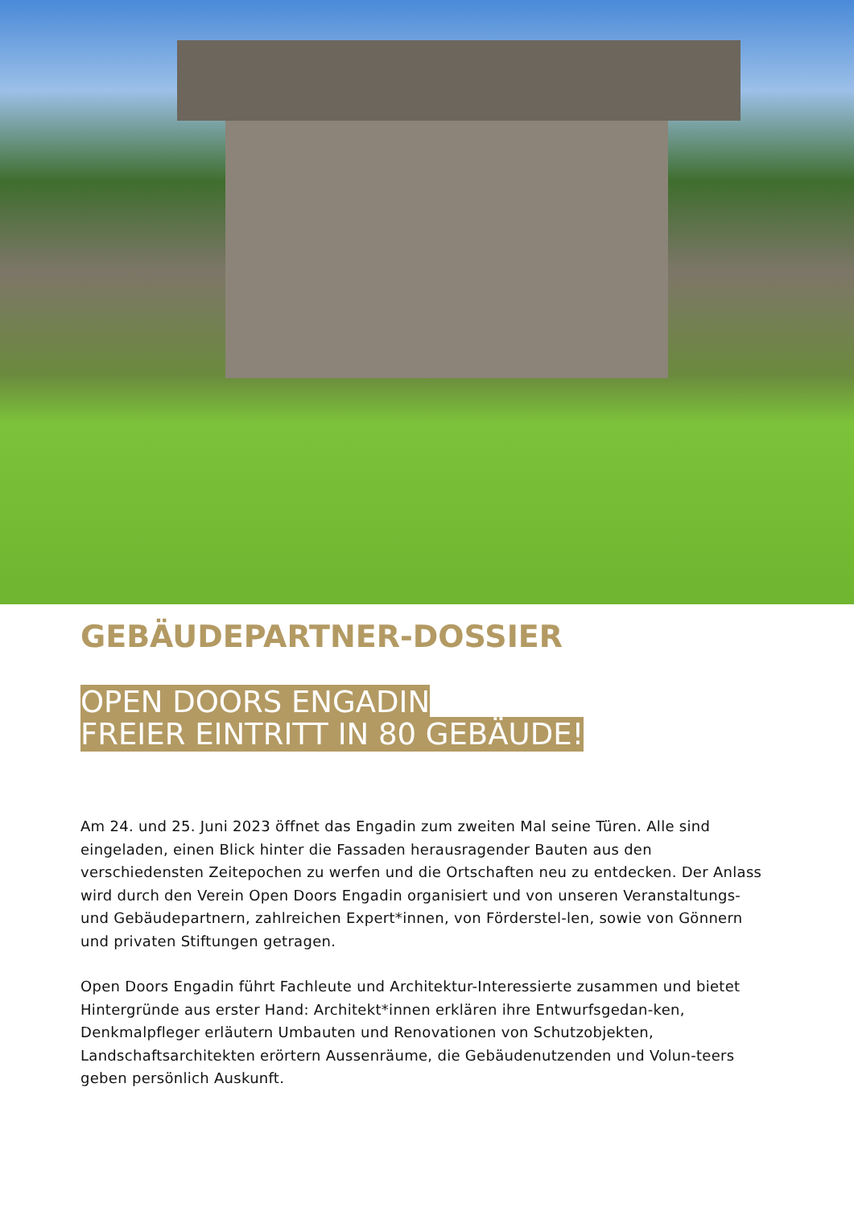GEBÄUDEPARTNER-DOSSIER
OPEN DOORS ENGADIN
FREIER EINTRITT IN 80 GEBÄUDE!
Am 24. und 25. Juni 2023 öffnet das Engadin zum zweiten Mal seine Türen. Alle sind eingeladen, einen Blick hinter die Fassaden herausragender Bauten aus den verschiedensten Zeitepochen zu werfen und die Ortschaften neu zu entdecken. Der Anlass wird durch den Verein Open Doors Engadin organisiert und von unseren Veranstaltungs- und Gebäudepartnern, zahlreichen Expert*innen, von Förderstel-len, sowie von Gönnern und privaten Stiftungen getragen.
Open Doors Engadin führt Fachleute und Architektur-Interessierte zusammen und bietet Hintergründe aus erster Hand: Architekt*innen erklären ihre Entwurfsgedan-ken, Denkmalpfleger erläutern Umbauten und Renovationen von Schutzobjekten, Landschaftsarchitekten erörtern Aussenräume, die Gebäudenutzenden und Volun-teers geben persönlich Auskunft.